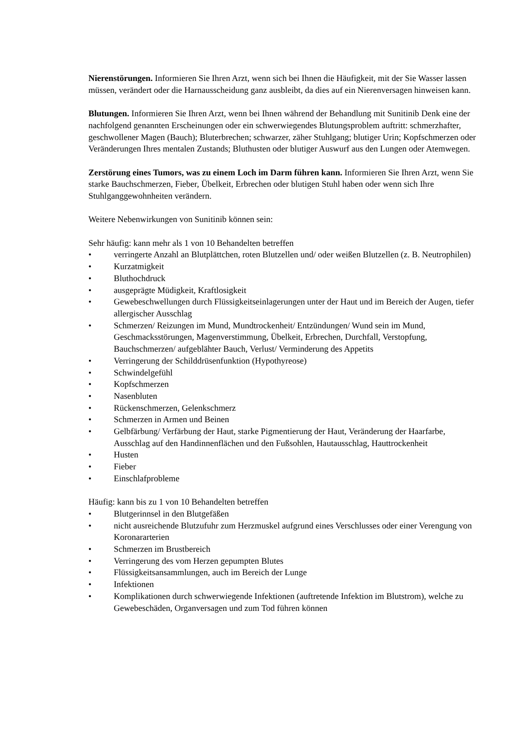Nierenstörungen. Informieren Sie Ihren Arzt, wenn sich bei Ihnen die Häufigkeit, mit der Sie Wasser lassen müssen, verändert oder die Harnausscheidung ganz ausbleibt, da dies auf ein Nierenversagen hinweisen kann.
Blutungen. Informieren Sie Ihren Arzt, wenn bei Ihnen während der Behandlung mit Sunitinib Denk eine der nachfolgend genannten Erscheinungen oder ein schwerwiegendes Blutungsproblem auftritt: schmerzhafter, geschwollener Magen (Bauch); Bluterbrechen; schwarzer, zäher Stuhlgang; blutiger Urin; Kopfschmerzen oder Veränderungen Ihres mentalen Zustands; Bluthusten oder blutiger Auswurf aus den Lungen oder Atemwegen.
Zerstörung eines Tumors, was zu einem Loch im Darm führen kann. Informieren Sie Ihren Arzt, wenn Sie starke Bauchschmerzen, Fieber, Übelkeit, Erbrechen oder blutigen Stuhl haben oder wenn sich Ihre Stuhlganggewohnheiten verändern.
Weitere Nebenwirkungen von Sunitinib können sein:
Sehr häufig: kann mehr als 1 von 10 Behandelten betreffen
• verringerte Anzahl an Blutplättchen, roten Blutzellen und/ oder weißen Blutzellen (z. B. Neutrophilen)
• Kurzatmigkeit
• Bluthochdruck
• ausgeprägte Müdigkeit, Kraftlosigkeit
• Gewebeschwellungen durch Flüssigkeitseinlagerungen unter der Haut und im Bereich der Augen, tiefer allergischer Ausschlag
• Schmerzen/ Reizungen im Mund, Mundtrockenheit/ Entzündungen/ Wund sein im Mund, Geschmacksstörungen, Magenverstimmung, Übelkeit, Erbrechen, Durchfall, Verstopfung, Bauchschmerzen/ aufgeblähter Bauch, Verlust/ Verminderung des Appetits
• Verringerung der Schilddrüsenfunktion (Hypothyreose)
• Schwindelgefühl
• Kopfschmerzen
• Nasenbluten
• Rückenschmerzen, Gelenkschmerz
• Schmerzen in Armen und Beinen
• Gelbfärbung/ Verfärbung der Haut, starke Pigmentierung der Haut, Veränderung der Haarfarbe, Ausschlag auf den Handinnenflächen und den Fußsohlen, Hautausschlag, Hauttrockenheit
• Husten
• Fieber
• Einschlafprobleme
Häufig: kann bis zu 1 von 10 Behandelten betreffen
• Blutgerinnsel in den Blutgefäßen
• nicht ausreichende Blutzufuhr zum Herzmuskel aufgrund eines Verschlusses oder einer Verengung von Koronararterien
• Schmerzen im Brustbereich
• Verringerung des vom Herzen gepumpten Blutes
• Flüssigkeitsansammlungen, auch im Bereich der Lunge
• Infektionen
• Komplikationen durch schwerwiegende Infektionen (auftretende Infektion im Blutstrom), welche zu Gewebeschäden, Organversagen und zum Tod führen können